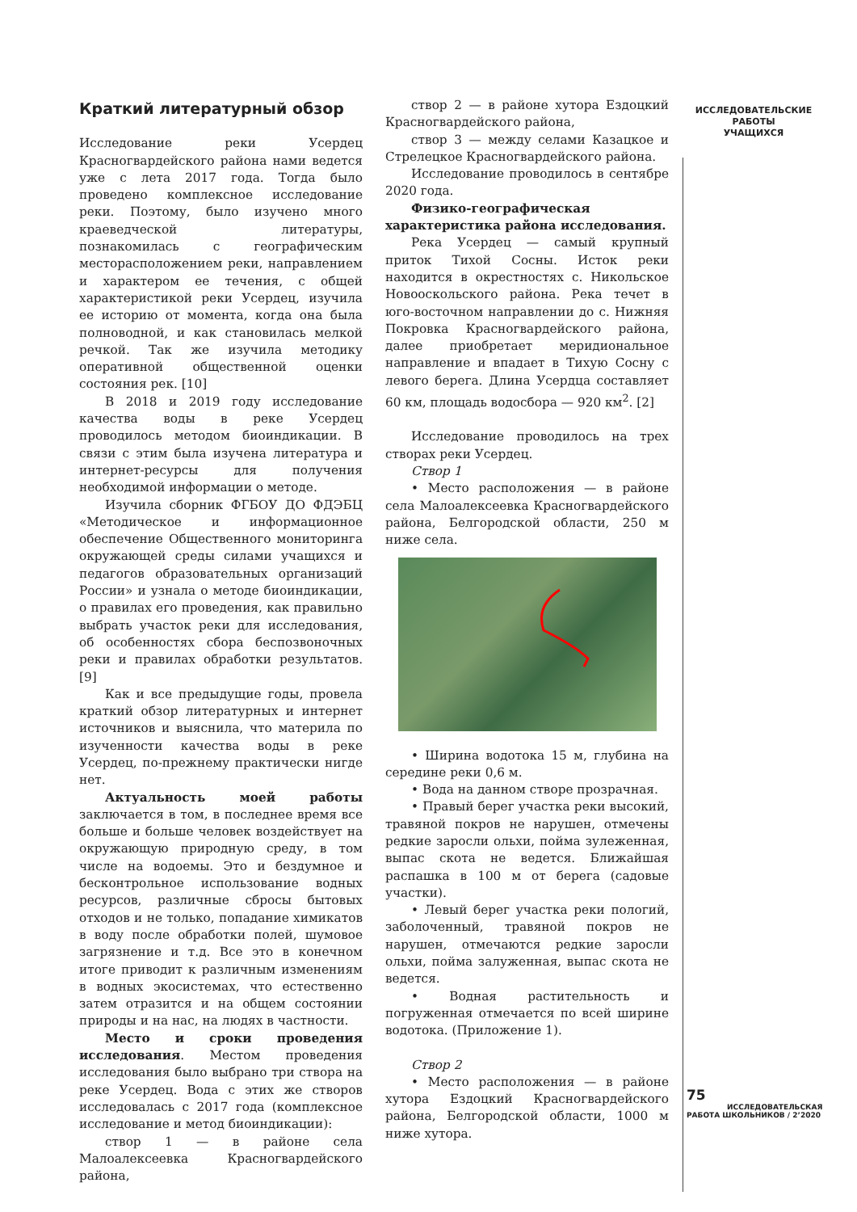ИССЛЕДОВАТЕЛЬСКИЕ
РАБОТЫ
УЧАЩИХСЯ
Краткий литературный обзор
Исследование реки Усердец Красногвардейского района нами ведется уже с лета 2017 года. Тогда было проведено комплексное исследование реки. Поэтому, было изучено много краеведческой литературы, познакомилась с географическим месторасположением реки, направлением и характером ее течения, с общей характеристикой реки Усердец, изучила ее историю от момента, когда она была полноводной, и как становилась мелкой речкой. Так же изучила методику оперативной общественной оценки состояния рек. [10]
В 2018 и 2019 году исследование качества воды в реке Усердец проводилось методом биоиндикации. В связи с этим была изучена литература и интернет-ресурсы для получения необходимой информации о методе.
Изучила сборник ФГБОУ ДО ФДЭБЦ «Методическое и информационное обеспечение Общественного мониторинга окружающей среды силами учащихся и педагогов образовательных организаций России» и узнала о методе биоиндикации, о правилах его проведения, как правильно выбрать участок реки для исследования, об особенностях сбора беспозвоночных реки и правилах обработки результатов. [9]
Как и все предыдущие годы, провела краткий обзор литературных и интернет источников и выяснила, что материла по изученности качества воды в реке Усердец, по-прежнему практически нигде нет.
Актуальность моей работы заключается в том, в последнее время все больше и больше человек воздействует на окружающую природную среду, в том числе на водоемы. Это и бездумное и бесконтрольное использование водных ресурсов, различные сбросы бытовых отходов и не только, попадание химикатов в воду после обработки полей, шумовое загрязнение и т.д. Все это в конечном итоге приводит к различным изменениям в водных экосистемах, что естественно затем отразится и на общем состоянии природы и на нас, на людях в частности.
Место и сроки проведения исследования. Местом проведения исследования было выбрано три створа на реке Усердец. Вода с этих же створов исследовалась с 2017 года (комплексное исследование и метод биоиндикации):
створ 1 — в районе села Малоалексеевка Красногвардейского района,
створ 2 — в районе хутора Ездоцкий Красногвардейского района,
створ 3 — между селами Казацкое и Стрелецкое Красногвардейского района.
Исследование проводилось в сентябре 2020 года.
Физико-географическая характеристика района исследования.
Река Усердец — самый крупный приток Тихой Сосны. Исток реки находится в окрестностях с. Никольское Новооскольского района. Река течет в юго-восточном направлении до с. Нижняя Покровка Красногвардейского района, далее приобретает меридиональное направление и впадает в Тихую Сосну с левого берега. Длина Усердца составляет 60 км, площадь водосбора — 920 км<sup>2</sup>. [2]
Исследование проводилось на трех створах реки Усердец.
Створ 1
• Место расположения — в районе села Малоалексеевка Красногвардейского района, Белгородской области, 250 м ниже села.
• Ширина водотока 15 м, глубина на середине реки 0,6 м.
• Вода на данном створе прозрачная.
• Правый берег участка реки высокий, травяной покров не нарушен, отмечены редкие заросли ольхи, пойма зулеженная, выпас скота не ведется. Ближайшая распашка в 100 м от берега (садовые участки).
• Левый берег участка реки пологий, заболоченный, травяной покров не нарушен, отмечаются редкие заросли ольхи, пойма залуженная, выпас скота не ведется.
• Водная растительность и погруженная отмечается по всей ширине водотока. (Приложение 1).
Створ 2
• Место расположения — в районе хутора Ездоцкий Красногвардейского района, Белгородской области, 1000 м ниже хутора.
75
ИССЛЕДОВАТЕЛЬСКАЯ
РАБОТА ШКОЛЬНИКОВ / 2’2020